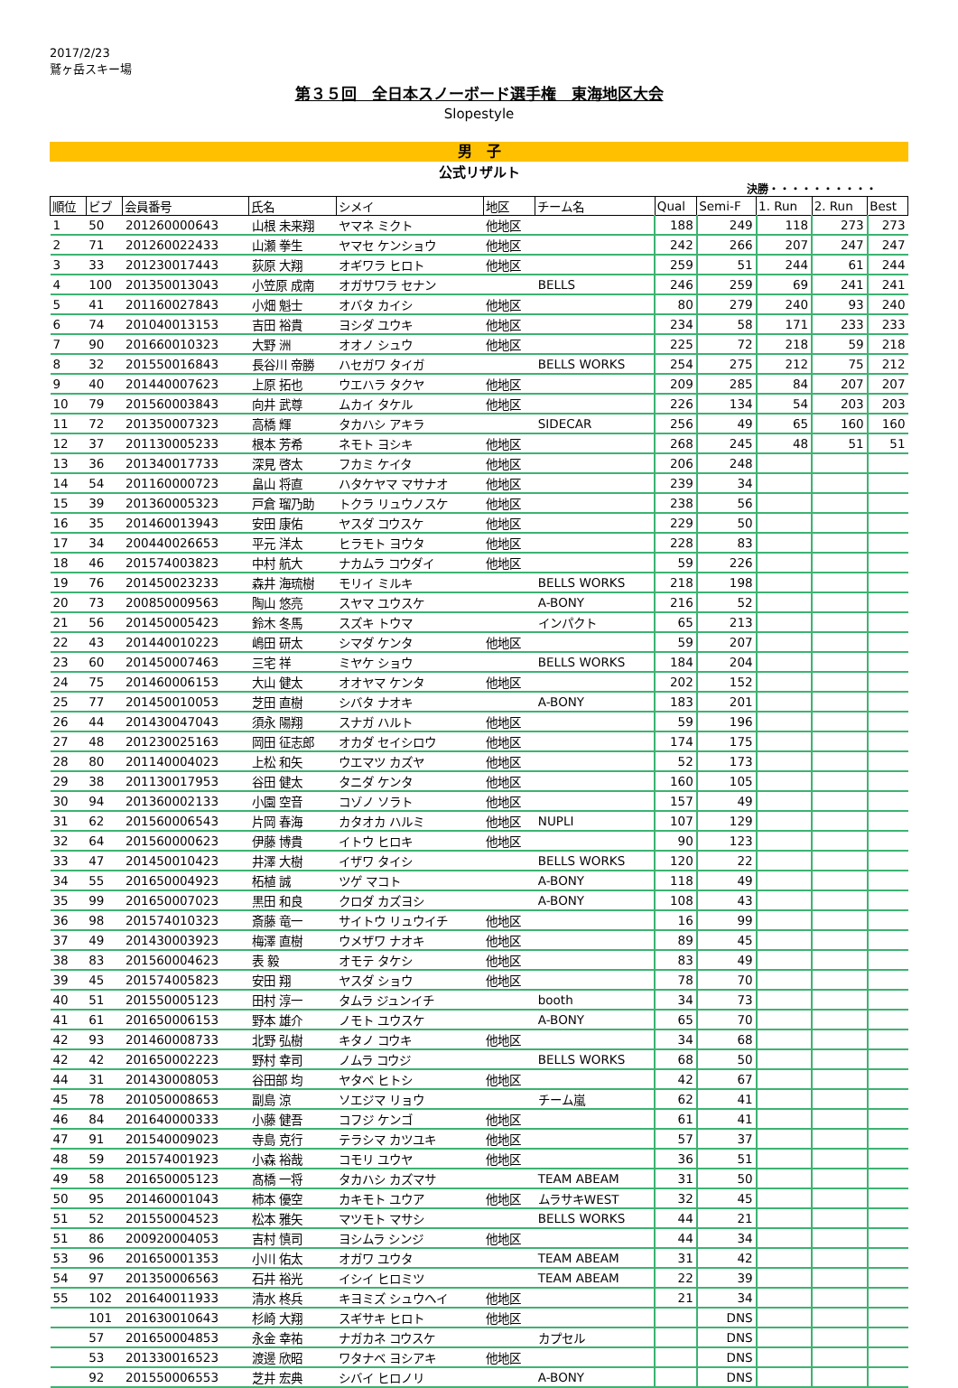2017/2/23
鷲ヶ岳スキー場
第３５回　全日本スノーボード選手権　東海地区大会
Slopestyle
男　子
公式リザルト
決勝・・・・・・・・・・
| 順位 | ビブ | 会員番号 | 氏名 | シメイ | 地区 | チーム名 | Qual | Semi-F | 1. Run | 2. Run | Best |
| --- | --- | --- | --- | --- | --- | --- | --- | --- | --- | --- | --- |
| 1 | 50 | 201260000643 | 山根 未来翔 | ヤマネ ミクト | 他地区 | | 188 | 249 | 118 | 273 | 273 |
| 2 | 71 | 201260022433 | 山瀬 拳生 | ヤマセ ケンショウ | 他地区 | | 242 | 266 | 207 | 247 | 247 |
| 3 | 33 | 201230017443 | 荻原 大翔 | オギワラ ヒロト | 他地区 | | 259 | 51 | 244 | 61 | 244 |
| 4 | 100 | 201350013043 | 小笠原 成南 | オガサワラ セナン | | BELLS | 246 | 259 | 69 | 241 | 241 |
| 5 | 41 | 201160027843 | 小畑 魁士 | オバタ カイシ | 他地区 | | 80 | 279 | 240 | 93 | 240 |
| 6 | 74 | 201040013153 | 吉田 裕貴 | ヨシダ ユウキ | 他地区 | | 234 | 58 | 171 | 233 | 233 |
| 7 | 90 | 201660010323 | 大野 洲 | オオノ シュウ | 他地区 | | 225 | 72 | 218 | 59 | 218 |
| 8 | 32 | 201550016843 | 長谷川 帝勝 | ハセガワ タイガ | | BELLS WORKS | 254 | 275 | 212 | 75 | 212 |
| 9 | 40 | 201440007623 | 上原 拓也 | ウエハラ タクヤ | 他地区 | | 209 | 285 | 84 | 207 | 207 |
| 10 | 79 | 201560003843 | 向井 武尊 | ムカイ タケル | 他地区 | | 226 | 134 | 54 | 203 | 203 |
| 11 | 72 | 201350007323 | 高橋 輝 | タカハシ アキラ | | SIDECAR | 256 | 49 | 65 | 160 | 160 |
| 12 | 37 | 201130005233 | 根本 芳希 | ネモト ヨシキ | 他地区 | | 268 | 245 | 48 | 51 | 51 |
| 13 | 36 | 201340017733 | 深見 啓太 | フカミ ケイタ | 他地区 | | 206 | 248 | | | |
| 14 | 54 | 201160000723 | 畠山 将直 | ハタケヤマ マサナオ | 他地区 | | 239 | 34 | | | |
| 15 | 39 | 201360005323 | 戸倉 瑠乃助 | トクラ リュウノスケ | 他地区 | | 238 | 56 | | | |
| 16 | 35 | 201460013943 | 安田 康佑 | ヤスダ コウスケ | 他地区 | | 229 | 50 | | | |
| 17 | 34 | 200440026653 | 平元 洋太 | ヒラモト ヨウタ | 他地区 | | 228 | 83 | | | |
| 18 | 46 | 201574003823 | 中村 航大 | ナカムラ コウダイ | 他地区 | | 59 | 226 | | | |
| 19 | 76 | 201450023233 | 森井 海琉樹 | モリイ ミルキ | | BELLS WORKS | 218 | 198 | | | |
| 20 | 73 | 200850009563 | 陶山 悠亮 | スヤマ ユウスケ | | A-BONY | 216 | 52 | | | |
| 21 | 56 | 201450005423 | 鈴木 冬馬 | スズキ トウマ | | インパクト | 65 | 213 | | | |
| 22 | 43 | 201440010223 | 嶋田 研太 | シマダ ケンタ | 他地区 | | 59 | 207 | | | |
| 23 | 60 | 201450007463 | 三宅 祥 | ミヤケ ショウ | | BELLS WORKS | 184 | 204 | | | |
| 24 | 75 | 201460006153 | 大山 健太 | オオヤマ ケンタ | 他地区 | | 202 | 152 | | | |
| 25 | 77 | 201450010053 | 芝田 直樹 | シバタ ナオキ | | A-BONY | 183 | 201 | | | |
| 26 | 44 | 201430047043 | 須永 陽翔 | スナガ ハルト | 他地区 | | 59 | 196 | | | |
| 27 | 48 | 201230025163 | 岡田 征志郎 | オカダ セイシロウ | 他地区 | | 174 | 175 | | | |
| 28 | 80 | 201140004023 | 上松 和矢 | ウエマツ カズヤ | 他地区 | | 52 | 173 | | | |
| 29 | 38 | 201130017953 | 谷田 健太 | タニダ ケンタ | 他地区 | | 160 | 105 | | | |
| 30 | 94 | 201360002133 | 小園 空音 | コゾノ ソラト | 他地区 | | 157 | 49 | | | |
| 31 | 62 | 201560006543 | 片岡 春海 | カタオカ ハルミ | 他地区 | NUPLI | 107 | 129 | | | |
| 32 | 64 | 201560000623 | 伊藤 博貴 | イトウ ヒロキ | 他地区 | | 90 | 123 | | | |
| 33 | 47 | 201450010423 | 井澤 大樹 | イザワ タイシ | | BELLS WORKS | 120 | 22 | | | |
| 34 | 55 | 201650004923 | 柘植 誠 | ツゲ マコト | | A-BONY | 118 | 49 | | | |
| 35 | 99 | 201650007023 | 黒田 和良 | クロダ カズヨシ | | A-BONY | 108 | 43 | | | |
| 36 | 98 | 201574010323 | 斎藤 竜一 | サイトウ リュウイチ | 他地区 | | 16 | 99 | | | |
| 37 | 49 | 201430003923 | 梅澤 直樹 | ウメザワ ナオキ | 他地区 | | 89 | 45 | | | |
| 38 | 83 | 201560004623 | 表 毅 | オモテ タケシ | 他地区 | | 83 | 49 | | | |
| 39 | 45 | 201574005823 | 安田 翔 | ヤスダ ショウ | 他地区 | | 78 | 70 | | | |
| 40 | 51 | 201550005123 | 田村 淳一 | タムラ ジュンイチ | | booth | 34 | 73 | | | |
| 41 | 61 | 201650006153 | 野本 雄介 | ノモト ユウスケ | | A-BONY | 65 | 70 | | | |
| 42 | 93 | 201460008733 | 北野 弘樹 | キタノ コウキ | 他地区 | | 34 | 68 | | | |
| 42 | 42 | 201650002223 | 野村 幸司 | ノムラ コウジ | | BELLS WORKS | 68 | 50 | | | |
| 44 | 31 | 201430008053 | 谷田部 均 | ヤタベ ヒトシ | 他地区 | | 42 | 67 | | | |
| 45 | 78 | 201050008653 | 副島 涼 | ソエジマ リョウ | | チーム嵐 | 62 | 41 | | | |
| 46 | 84 | 201640000333 | 小藤 健吾 | コフジ ケンゴ | 他地区 | | 61 | 41 | | | |
| 47 | 91 | 201540009023 | 寺島 克行 | テラシマ カツユキ | 他地区 | | 57 | 37 | | | |
| 48 | 59 | 201574001923 | 小森 裕哉 | コモリ ユウヤ | 他地区 | | 36 | 51 | | | |
| 49 | 58 | 201650005123 | 髙橋 一将 | タカハシ カズマサ | | TEAM ABEAM | 31 | 50 | | | |
| 50 | 95 | 201460001043 | 柿本 優空 | カキモト ユウア | 他地区 | ムラサキWEST | 32 | 45 | | | |
| 51 | 52 | 201550004523 | 松本 雅矢 | マツモト マサシ | | BELLS WORKS | 44 | 21 | | | |
| 51 | 86 | 200920004053 | 吉村 慎司 | ヨシムラ シンジ | 他地区 | | 44 | 34 | | | |
| 53 | 96 | 201650001353 | 小川 佑太 | オガワ ユウタ | | TEAM ABEAM | 31 | 42 | | | |
| 54 | 97 | 201350006563 | 石井 裕光 | イシイ ヒロミツ | | TEAM ABEAM | 22 | 39 | | | |
| 55 | 102 | 201640011933 | 清水 柊兵 | キヨミズ シュウヘイ | 他地区 | | 21 | 34 | | | |
| | 101 | 201630010643 | 杉崎 大翔 | スギサキ ヒロト | 他地区 | | | DNS | | | |
| | 57 | 201650004853 | 永金 幸祐 | ナガカネ コウスケ | | カプセル | | DNS | | | |
| | 53 | 201330016523 | 渡邊 欣昭 | ワタナベ ヨシアキ | 他地区 | | | DNS | | | |
| | 92 | 201550006553 | 芝井 宏典 | シバイ ヒロノリ | | A-BONY | | DNS | | | |